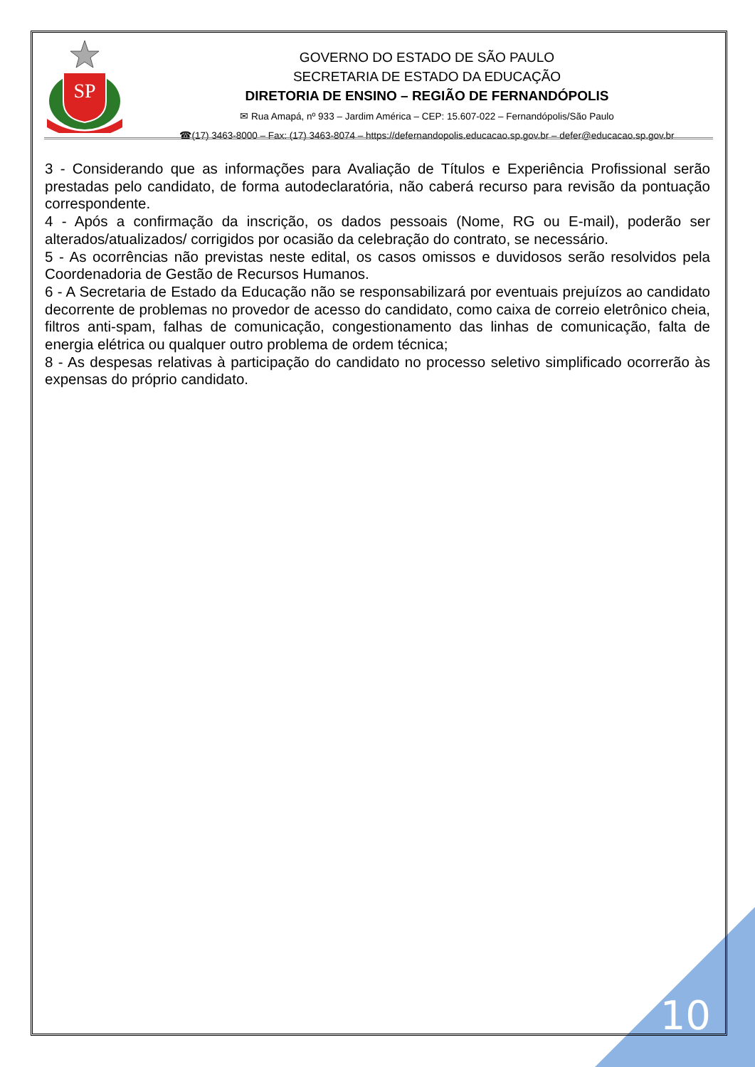SP
GOVERNO DO ESTADO DE SÃO PAULO
SECRETARIA DE ESTADO DA EDUCAÇÃO
DIRETORIA DE ENSINO – REGIÃO DE FERNANDÓPOLIS
✉ Rua Amapá, nº 933 – Jardim América – CEP: 15.607-022 – Fernandópolis/São Paulo
☎(17) 3463-8000 – Fax: (17) 3463-8074 – https://defernandopolis.educacao.sp.gov.br – defer@educacao.sp.gov.br
3 - Considerando que as informações para Avaliação de Títulos e Experiência Profissional serão prestadas pelo candidato, de forma autodeclaratória, não caberá recurso para revisão da pontuação correspondente.
4 - Após a confirmação da inscrição, os dados pessoais (Nome, RG ou E-mail), poderão ser alterados/atualizados/ corrigidos por ocasião da celebração do contrato, se necessário.
5 - As ocorrências não previstas neste edital, os casos omissos e duvidosos serão resolvidos pela Coordenadoria de Gestão de Recursos Humanos.
6 - A Secretaria de Estado da Educação não se responsabilizará por eventuais prejuízos ao candidato decorrente de problemas no provedor de acesso do candidato, como caixa de correio eletrônico cheia, filtros anti-spam, falhas de comunicação, congestionamento das linhas de comunicação, falta de energia elétrica ou qualquer outro problema de ordem técnica;
8 - As despesas relativas à participação do candidato no processo seletivo simplificado ocorrerão às expensas do próprio candidato.
10